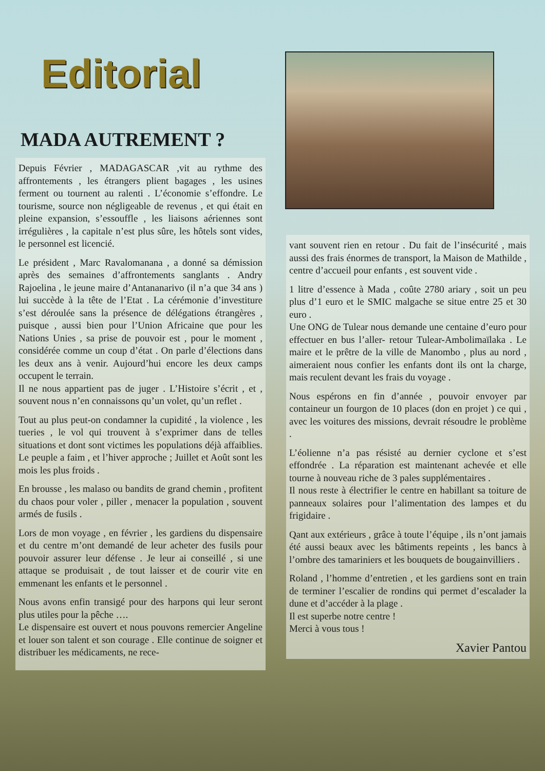Editorial
MADA AUTREMENT ?
Depuis Février , MADAGASCAR ,vit au rythme des affrontements , les étrangers plient bagages , les usines ferment ou tournent au ralenti . L’économie s’effondre. Le tourisme, source non négligeable de revenus , et qui était en pleine expansion, s’essouffle , les liaisons aériennes sont irrégulières , la capitale n’est plus sûre, les hôtels sont vides, le personnel est licencié.
Le président , Marc Ravalomanana , a donné sa démission après des semaines d’affrontements sanglants . Andry Rajoelina , le jeune maire d’Antananarivo (il n’a que 34 ans ) lui succède à la tête de l’Etat . La cérémonie d’investiture s’est déroulée sans la présence de délégations étrangères , puisque , aussi bien pour l’Union Africaine que pour les Nations Unies , sa prise de pouvoir est , pour le moment , considérée comme un coup d’état . On parle d’élections dans les deux ans à venir. Aujourd’hui encore les deux camps occupent le terrain.
Il ne nous appartient pas de juger . L’Histoire s’écrit , et , souvent nous n’en connaissons qu’un volet, qu’un reflet .
Tout au plus peut-on condamner la cupidité , la violence , les tueries , le vol qui trouvent à s’exprimer dans de telles situations et dont sont victimes les populations déjà affaiblies. Le peuple a faim , et l’hiver approche ; Juillet et Août sont les mois les plus froids .
En brousse , les malaso ou bandits de grand chemin , profitent du chaos pour voler , piller , menacer la population , souvent armés de fusils .
Lors de mon voyage , en février , les gardiens du dispensaire et du centre m’ont demandé de leur acheter des fusils pour pouvoir assurer leur défense . Je leur ai conseillé , si une attaque se produisait , de tout laisser et de courir vite en emmenant les enfants et le personnel .
Nous avons enfin transigé pour des harpons qui leur seront plus utiles pour la pêche ….
Le dispensaire est ouvert et nous pouvons remercier Angeline et louer son talent et son courage . Elle continue de soigner et distribuer les médicaments, ne rece-
vant souvent rien en retour . Du fait de l’insécurité , mais aussi des frais énormes de transport, la Maison de Mathilde , centre d’accueil pour enfants , est souvent vide .
1 litre d’essence à Mada , coûte 2780 ariary , soit un peu plus d’1 euro et le SMIC malgache se situe entre 25 et 30 euro .
Une ONG de Tulear nous demande une centaine d’euro pour effectuer en bus l’aller- retour Tulear-Ambolimaïlaka . Le maire et le prêtre de la ville de Manombo , plus au nord , aimeraient nous confier les enfants dont ils ont la charge, mais reculent devant les frais du voyage .
Nous espérons en fin d’année , pouvoir envoyer par containeur un fourgon de 10 places (don en projet ) ce qui , avec les voitures des missions, devrait résoudre le problème .
L’éolienne n’a pas résisté au dernier cyclone et s’est effondrée . La réparation est maintenant achevée et elle tourne à nouveau riche de 3 pales supplémentaires .
Il nous reste à électrifier le centre en habillant sa toiture de panneaux solaires pour l’alimentation des lampes et du frigidaire .
Qant aux extérieurs , grâce à toute l’équipe , ils n’ont jamais été aussi beaux avec les bâtiments repeints , les bancs à l’ombre des tamariniers et les bouquets de bougainvilliers .
Roland , l’homme d’entretien , et les gardiens sont en train de terminer l’escalier de rondins qui permet d’escalader la dune et d’accéder à la plage .
Il est superbe notre centre !
Merci à vous tous !
Xavier Pantou